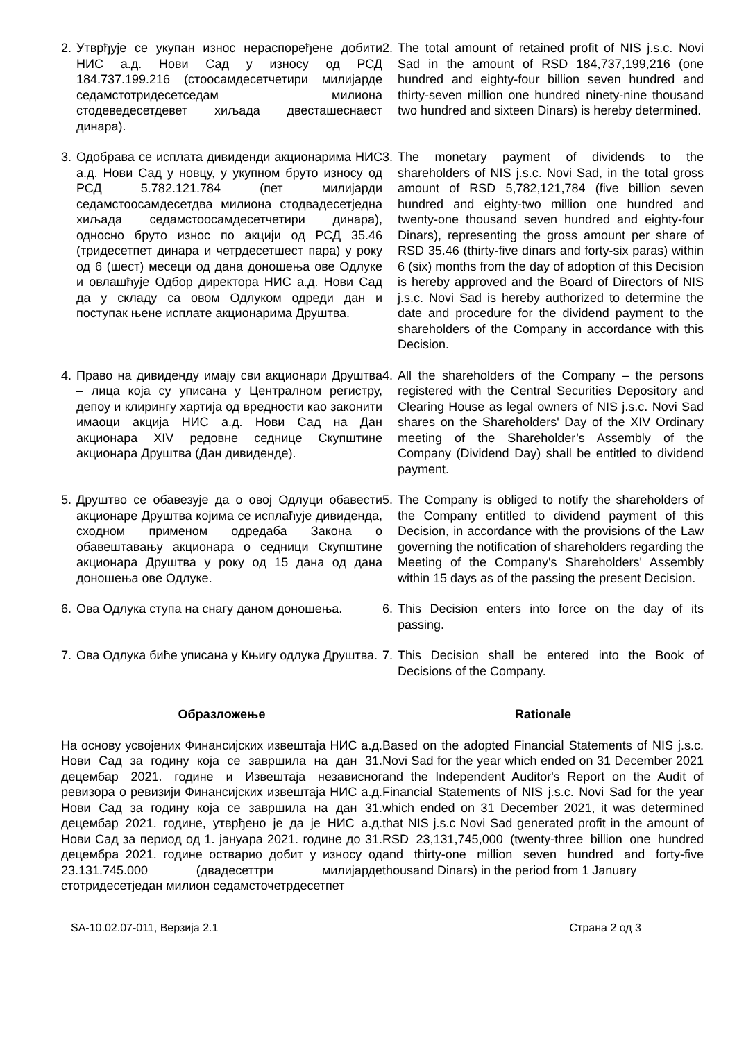2. Утврђује се укупан износ нераспоређене добити НИС а.д. Нови Сад у износу од РСД 184.737.199.216 (стоосамдесетчетири милијарде седамстотридесетседам милиона стодеведесетдевет хиљада двесташеснаест динара).
2. The total amount of retained profit of NIS j.s.c. Novi Sad in the amount of RSD 184,737,199,216 (one hundred and eighty-four billion seven hundred and thirty-seven million one hundred ninety-nine thousand two hundred and sixteen Dinars) is hereby determined.
3. Одобрава се исплата дивиденди акционарима НИС а.д. Нови Сад у новцу, у укупном бруто износу од РСД 5.782.121.784 (пет милијарди седамстоосамдесетдва милиона стодвадесетједна хиљада седамстоосамдесетчетири динара), односно бруто износ по акцији од РСД 35.46 (тридесетпет динара и четрдесетшест пара) у року од 6 (шест) месеци од дана доношења ове Одлуке и овлашћује Одбор директора НИС а.д. Нови Сад да у складу са овом Одлуком одреди дан и поступак њене исплате акционарима Друштва.
3. The monetary payment of dividends to the shareholders of NIS j.s.c. Novi Sad, in the total gross amount of RSD 5,782,121,784 (five billion seven hundred and eighty-two million one hundred and twenty-one thousand seven hundred and eighty-four Dinars), representing the gross amount per share of RSD 35.46 (thirty-five dinars and forty-six paras) within 6 (six) months from the day of adoption of this Decision is hereby approved and the Board of Directors of NIS j.s.c. Novi Sad is hereby authorized to determine the date and procedure for the dividend payment to the shareholders of the Company in accordance with this Decision.
4. Право на дивиденду имају сви акционари Друштва – лица која су уписана у Централном регистру, депоу и клирингу хартија од вредности као законити имаоци акција НИС а.д. Нови Сад на Дан акционара XIV редовне седнице Скупштине акционара Друштва (Дан дивиденде).
4. All the shareholders of the Company – the persons registered with the Central Securities Depository and Clearing House as legal owners of NIS j.s.c. Novi Sad shares on the Shareholders' Day of the XIV Ordinary meeting of the Shareholder’s Assembly of the Company (Dividend Day) shall be entitled to dividend payment.
5. Друштво се обавезује да о овој Одлуци обавести акционаре Друштва којима се исплаћује дивиденда, сходном применом одредаба Закона о обавештавању акционара о седници Скупштине акционара Друштва у року од 15 дана од дана доношења ове Одлуке.
5. The Company is obliged to notify the shareholders of the Company entitled to dividend payment of this Decision, in accordance with the provisions of the Law governing the notification of shareholders regarding the Meeting of the Company's Shareholders' Assembly within 15 days as of the passing the present Decision.
6. Ова Одлука ступа на снагу даном доношења.
6. This Decision enters into force on the day of its passing.
7. Ова Одлука биће уписана у Књигу одлука Друштва.
7. This Decision shall be entered into the Book of Decisions of the Company.
Образложење Rationale
На основу усвојених Финансијских извештаја НИС а.д. Нови Сад за годину која се завршила на дан 31. децембар 2021. године и Извештаја независног ревизора о ревизији Финансијских извештаја НИС а.д. Нови Сад за годину која се завршила на дан 31. децембар 2021. године, утврђено је да је НИС а.д. Нови Сад за период од 1. јануара 2021. године до 31. децембра 2021. године остварио добит у износу од 23.131.745.000 (двадесеттри милијарде стотридесетједан милион седамсточетрдесетпет
Based on the adopted Financial Statements of NIS j.s.c. Novi Sad for the year which ended on 31 December 2021 and the Independent Auditor's Report on the Audit of Financial Statements of NIS j.s.c. Novi Sad for the year which ended on 31 December 2021, it was determined that NIS j.s.c Novi Sad generated profit in the amount of RSD 23,131,745,000 (twenty-three billion one hundred and thirty-one million seven hundred and forty-five thousand Dinars) in the period from 1 January
SA-10.02.07-011, Верзија 2.1 Страна 2 од 3